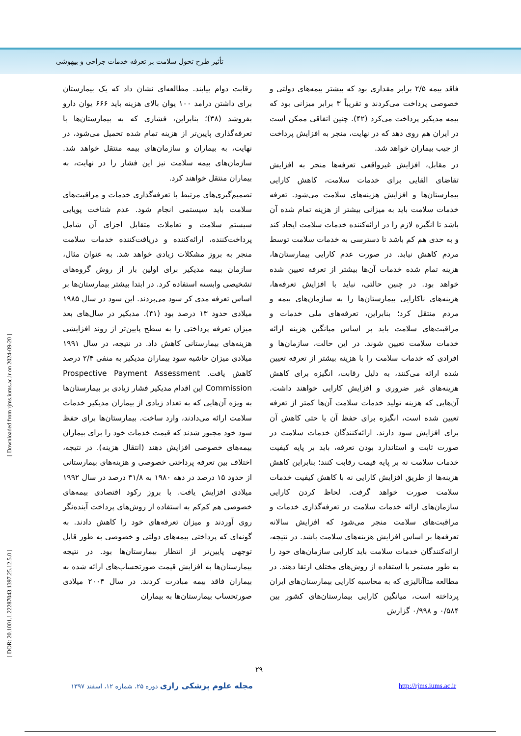تأثیر طرح تحول سلامت بر تعرفه خدمات جراحی و بیهوشی
[ Downloaded from rjms.iums.ac.ir on 2024-09-20 ]
[ DOR: 20.1001.1.22287043.1397.25.12.5.0 ]
رقابت دوام بیابند. مطالعه‌ای نشان داد که یک بیمارستان برای داشتن درامد ۱۰۰ یوان بالای هزینه باید ۶۶۶ یوان دارو بفروشد (۳۸)؛ بنابراین، فشاری که به بیمارستان‌ها با تعرفه‌گذاری پایین‌تر از هزینه تمام شده تحمیل می‌شود، در نهایت، به بیماران و سازمان‌های بیمه منتقل خواهد شد. سازمان‌های بیمه سلامت نیز این فشار را در نهایت، به بیماران منتقل خواهند کرد.
تصمیم‌گیری‌های مرتبط با تعرفه‌گذاری خدمات و مراقبت‌های سلامت باید سیستمی انجام شود. عدم شناخت پویایی سیستم سلامت و تعاملات متقابل اجزای آن شامل پرداخت‌کننده، ارائه‌کننده و دریافت‌کننده خدمات سلامت منجر به بروز مشکلات زیادی خواهد شد. به عنوان مثال، سازمان بیمه مدیکیر برای اولین بار از روش گروه‌های تشخیصی وابسته استفاده کرد. در ابتدا بیشتر بیمارستان‌ها بر اساس تعرفه مدی کر سود می‌بردند. این سود در سال ۱۹۸۵ میلادی حدود ۱۳ درصد بود (۴۱). مدیکیر در سال‌های بعد میزان تعرفه پرداختی را به سطح پایین‌تر از روند افزایشی هزینه‌های بیمارستانی کاهش داد. در نتیجه، در سال ۱۹۹۱ میلادی میزان حاشیه سود بیماران مدیکیر به منفی ۲/۴ درصد کاهش یافت. Prospective Payment Assessment Commission این اقدام مدیکیر فشار زیادی بر بیمارستان‌ها به ویژه آن‌هایی که به تعداد زیادی از بیماران مدیکیر خدمات سلامت ارائه می‌دادند، وارد ساخت. بیمارستان‌ها برای حفظ سود خود مجبور شدند که قیمت خدمات خود را برای بیماران بیمه‌های خصوصی افزایش دهند (انتقال هزینه). در نتیجه، اختلاف بین تعرفه پرداختی خصوصی و هزینه‌های بیمارستانی از حدود ۱۵ درصد در دهه ۱۹۸۰ به ۳۱/۸ درصد در سال ۱۹۹۲ میلادی افزایش یافت. با بروز رکود اقتصادی بیمه‌های خصوصی هم کم‌کم به استفاده از روش‌های پرداخت آینده‌نگر روی آوردند و میزان تعرفه‌های خود را کاهش دادند. به گونه‌ای که پرداختی بیمه‌های دولتی و خصوصی به طور قابل توجهی پایین‌تر از انتظار بیمارستان‌ها بود. در نتیجه بیمارستان‌ها به افزایش قیمت صورتحساب‌های ارائه شده به بیماران فاقد بیمه مبادرت کردند. در سال ۲۰۰۴ میلادی صورتحساب بیمارستان‌ها به بیماران
فاقد بیمه ۲/۵ برابر مقداری بود که بیشتر بیمه‌های دولتی و خصوصی پرداخت می‌کردند و تقریباً ۳ برابر میزانی بود که بیمه مدیکیر پرداخت می‌کرد (۴۲). چنین اتفاقی ممکن است در ایران هم روی دهد که در نهایت، منجر به افزایش پرداخت از جیب بیماران خواهد شد.
در مقابل، افزایش غیرواقعی تعرفه‌ها منجر به افزایش تقاضای القایی برای خدمات سلامت، کاهش کارایی بیمارستان‌ها و افزایش هزینه‌های سلامت می‌شود. تعرفه خدمات سلامت باید به میزانی بیشتر از هزینه تمام شده آن باشد تا انگیزه لازم را در ارائه‌کننده خدمات سلامت ایجاد کند و به حدی هم کم باشد تا دسترسی به خدمات سلامت توسط مردم کاهش نیابد. در صورت عدم کارایی بیمارستان‌ها، هزینه تمام شده خدمات آن‌ها بیشتر از تعرفه تعیین شده خواهد بود. در چنین حالتی، نباید با افزایش تعرفه‌ها، هزینه‌های ناکارایی بیمارستان‌ها را به سازمان‌های بیمه و مردم منتقل کرد؛ بنابراین، تعرفه‌های ملی خدمات و مراقبت‌های سلامت باید بر اساس میانگین هزینه ارائه خدمات سلامت تعیین شوند. در این حالت، سازمان‌ها و افرادی که خدمات سلامت را با هزینه بیشتر از تعرفه تعیین شده ارائه می‌کنند، به دلیل رقابت، انگیزه برای کاهش هزینه‌های غیر ضروری و افزایش کارایی خواهند داشت. آن‌هایی که هزینه تولید خدمات سلامت آن‌ها کمتر از تعرفه تعیین شده است، انگیزه برای حفظ آن یا حتی کاهش آن برای افزایش سود دارند. ارائه‌کنندگان خدمات سلامت در صورت ثابت و استاندارد بودن تعرفه، باید بر پایه کیفیت خدمات سلامت نه بر پایه قیمت رقابت کنند؛ بنابراین کاهش هزینه‌ها از طریق افزایش کارایی نه با کاهش کیفیت خدمات سلامت صورت خواهد گرفت. لحاظ کردن کارایی سازمان‌های ارائه خدمات سلامت در تعرفه‌گذاری خدمات و مراقبت‌های سلامت منجر می‌شود که افزایش سالانه تعرفه‌ها بر اساس افزایش هزینه‌های سلامت باشد. در نتیجه، ارائه‌کنندگان خدمات سلامت باید کارایی سازمان‌های خود را به طور مستمر با استفاده از روش‌های مختلف ارتقا دهند. در مطالعه متاآنالیزی که به محاسبه کارایی بیمارستان‌های ایران پرداخته است، میانگین کارایی بیمارستان‌های کشور بین ۰/۵۸۴ و ۰/۹۹۸ گزارش
۲۹
مجله علوم پزشکی رازی دوره ۲۵، شماره ۱۲، اسفند ۱۳۹۷
http://rjms.iums.ac.ir